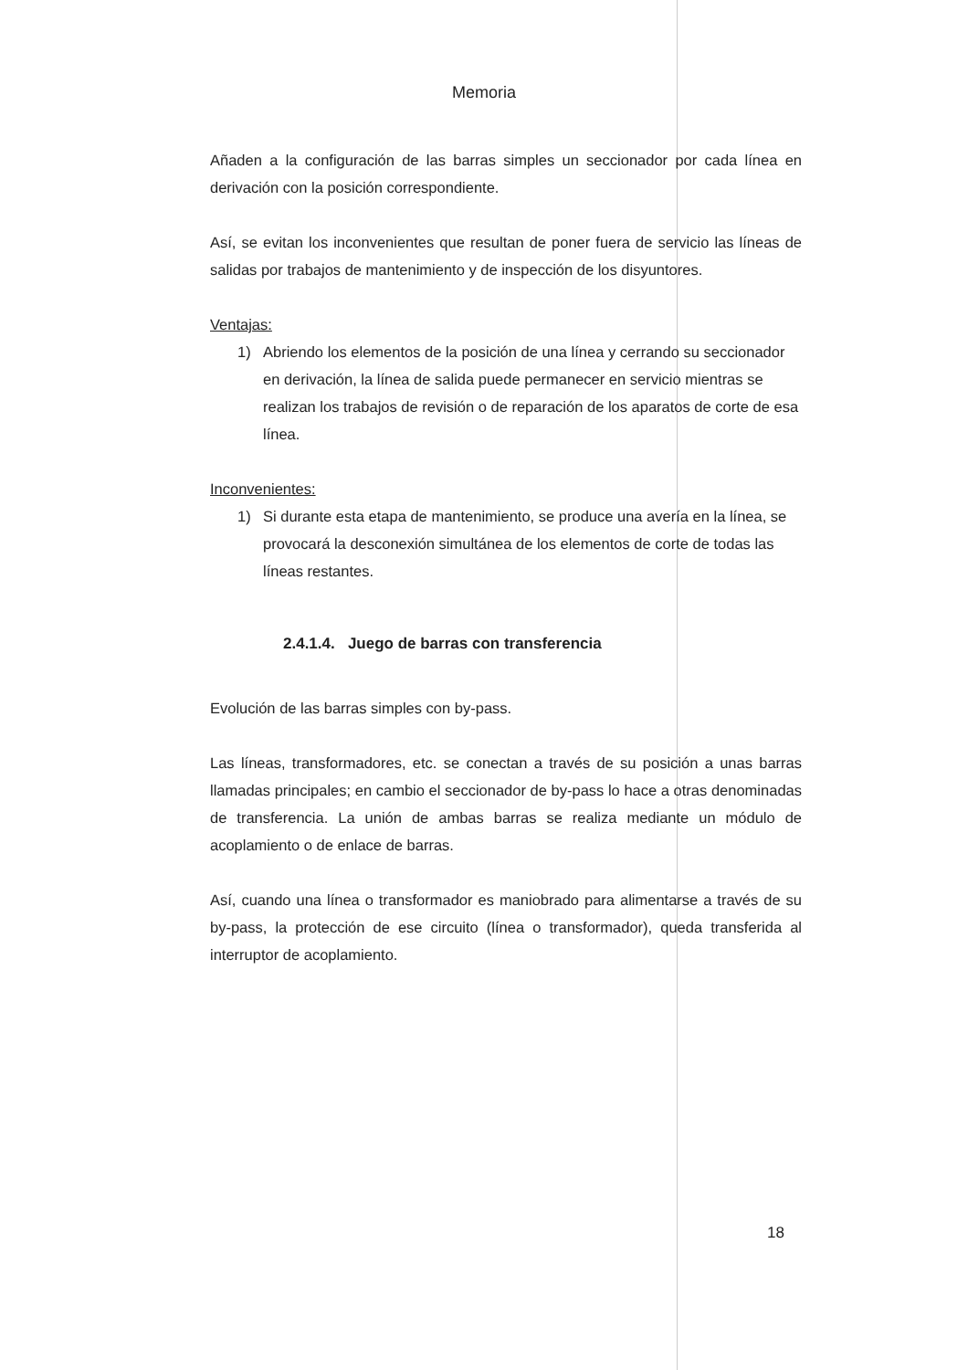Memoria
Añaden a la configuración de las barras simples un seccionador por cada línea en derivación con la posición correspondiente.
Así, se evitan los inconvenientes que resultan de poner fuera de servicio las líneas de salidas por trabajos de mantenimiento y de inspección de los disyuntores.
Ventajas:
1) Abriendo los elementos de la posición de una línea y cerrando su seccionador en derivación, la línea de salida puede permanecer en servicio mientras se realizan los trabajos de revisión o de reparación de los aparatos de corte de esa línea.
Inconvenientes:
1) Si durante esta etapa de mantenimiento, se produce una avería en la línea, se provocará la desconexión simultánea de los elementos de corte de todas las líneas restantes.
2.4.1.4. Juego de barras con transferencia
Evolución de las barras simples con by-pass.
Las líneas, transformadores, etc. se conectan a través de su posición a unas barras llamadas principales; en cambio el seccionador de by-pass lo hace a otras denominadas de transferencia. La unión de ambas barras se realiza mediante un módulo de acoplamiento o de enlace de barras.
Así, cuando una línea o transformador es maniobrado para alimentarse a través de su by-pass, la protección de ese circuito (línea o transformador), queda transferida al interruptor de acoplamiento.
18